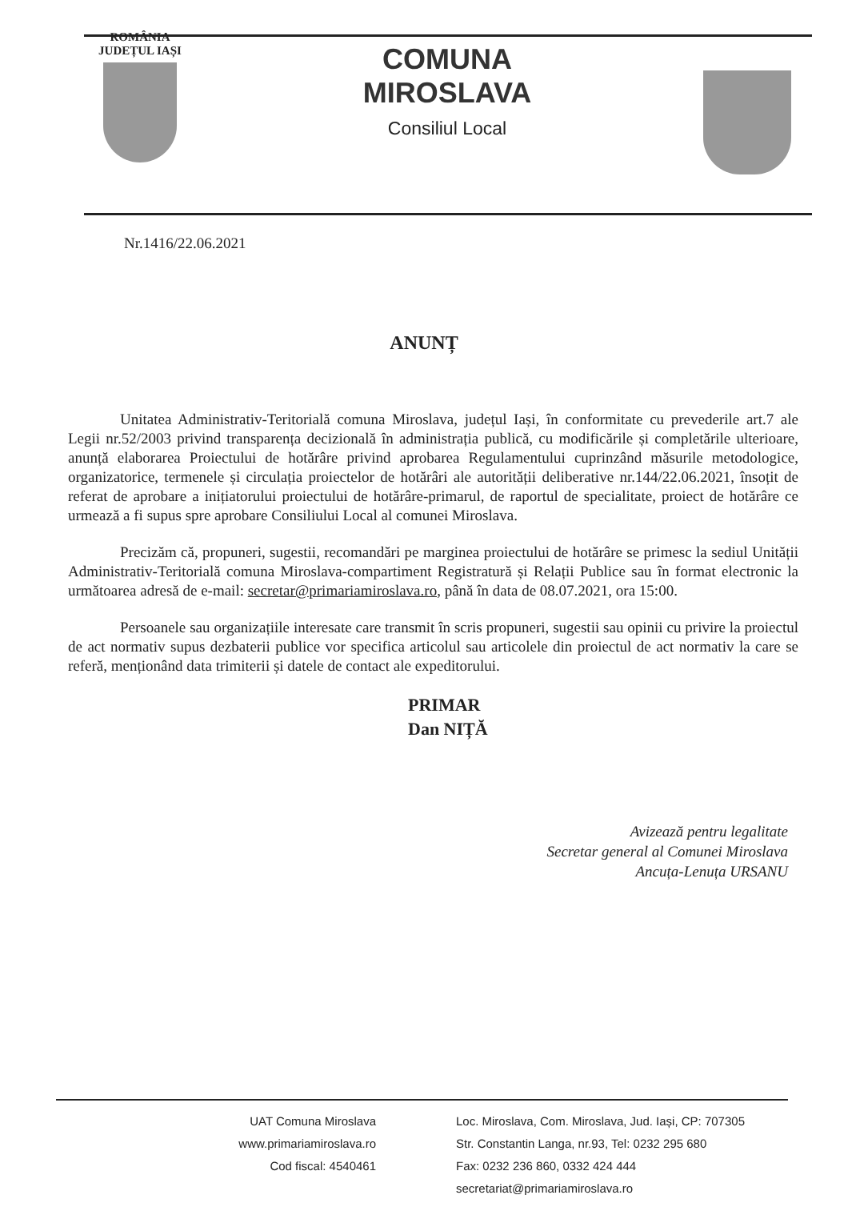ROMÂNIA
JUDEȚUL IAȘI
COMUNA
MIROSLAVA
Consiliul Local
Nr.1416/22.06.2021
ANUNȚ
Unitatea Administrativ-Teritorială comuna Miroslava, județul Iași, în conformitate cu prevederile art.7 ale Legii nr.52/2003 privind transparența decizională în administrația publică, cu modificările și completările ulterioare, anunță elaborarea Proiectului de hotărâre privind aprobarea Regulamentului cuprinzând măsurile metodologice, organizatorice, termenele și circulația proiectelor de hotărâri ale autorității deliberative nr.144/22.06.2021, însoțit de referat de aprobare a inițiatorului proiectului de hotărâre-primarul, de raportul de specialitate, proiect de hotărâre ce urmează a fi supus spre aprobare Consiliului Local al comunei Miroslava.
Precizăm că, propuneri, sugestii, recomandări pe marginea proiectului de hotărâre se primesc la sediul Unității Administrativ-Teritorială comuna Miroslava-compartiment Registratură și Relații Publice sau în format electronic la următoarea adresă de e-mail: secretar@primariamiroslava.ro, până în data de 08.07.2021, ora 15:00.
Persoanele sau organizațiile interesate care transmit în scris propuneri, sugestii sau opinii cu privire la proiectul de act normativ supus dezbaterii publice vor specifica articolul sau articolele din proiectul de act normativ la care se referă, menționând data trimiterii și datele de contact ale expeditorului.
PRIMAR
Dan NIȚĂ
Avizează pentru legalitate
Secretar general al Comunei Miroslava
Ancuța-Lenuța URSANU
UAT Comuna Miroslava
www.primariamiroslava.ro
Cod fiscal: 4540461
Loc. Miroslava, Com. Miroslava, Jud. Iași, CP: 707305
Str. Constantin Langa, nr.93, Tel: 0232 295 680
Fax: 0232 236 860, 0332 424 444
secretariat@primariamiroslava.ro